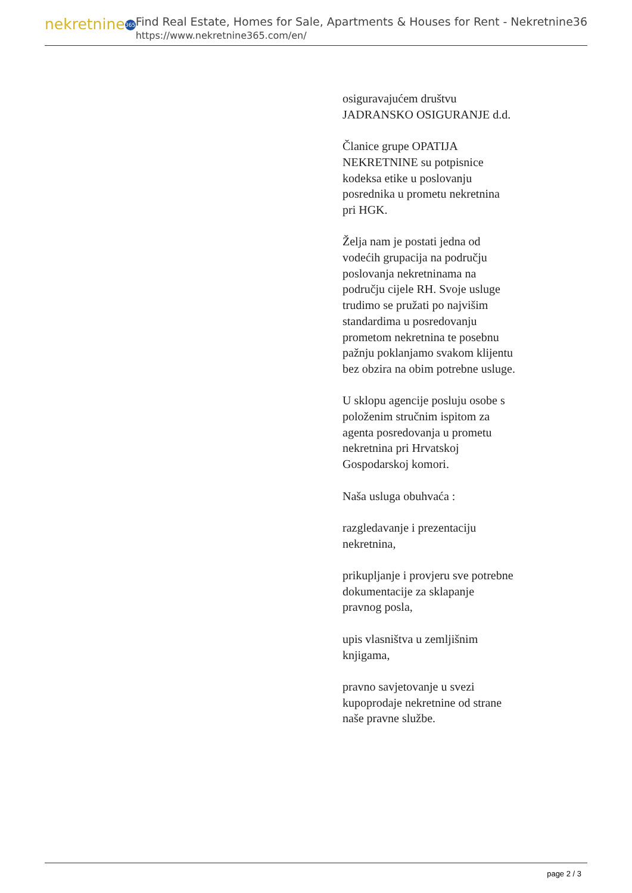nekretnine 365
Find Real Estate, Homes for Sale, Apartments & Houses for Rent - Nekretnine365
https://www.nekretnine365.com/en/
osiguravajućem društvu JADRANSKO OSIGURANJE d.d.
Članice grupe OPATIJA NEKRETNINE su potpisnice kodeksa etike u poslovanju posrednika u prometu nekretnina pri HGK.
Želja nam je postati jedna od vodećih grupacija na području poslovanja nekretninama na području cijele RH. Svoje usluge trudimo se pružati po najvišim standardima u posredovanju prometom nekretnina te posebnu pažnju poklanjamo svakom klijentu bez obzira na obim potrebne usluge.
U sklopu agencije posluju osobe s položenim stručnim ispitom za agenta posredovanja u prometu nekretnina pri Hrvatskoj Gospodarskoj komori.
Naša usluga obuhvaća :
razgledavanje i prezentaciju nekretnina,
prikupljanje i provjeru sve potrebne dokumentacije za sklapanje pravnog posla,
upis vlasništva u zemljišnim knjigama,
pravno savjetovanje u svezi kupoprodaje nekretnine od strane naše pravne službe.
page 2 / 3